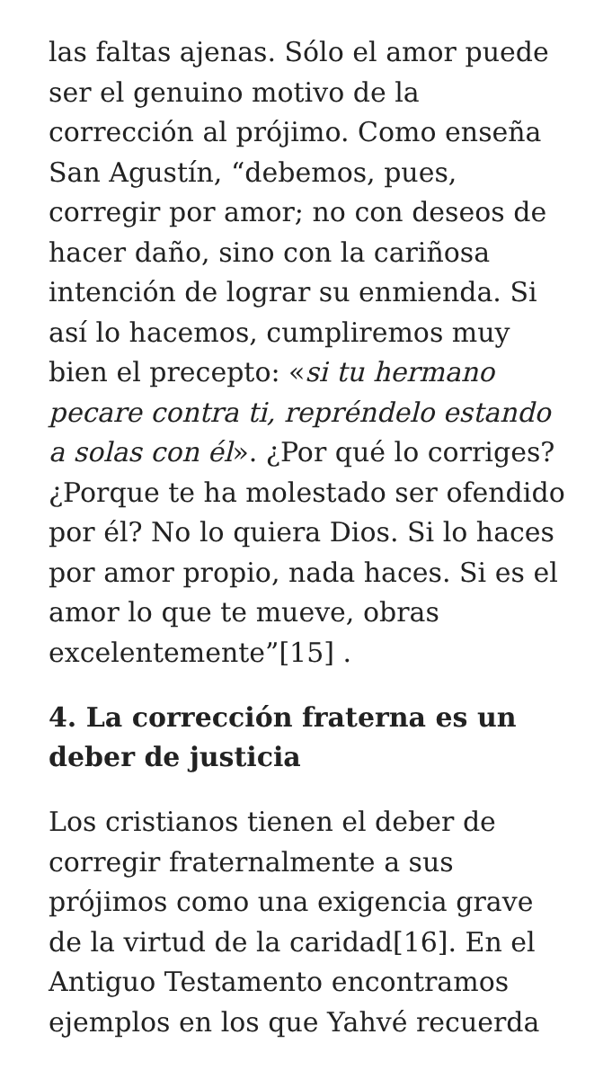las faltas ajenas. Sólo el amor puede ser el genuino motivo de la corrección al prójimo. Como enseña San Agustín, “debemos, pues, corregir por amor; no con deseos de hacer daño, sino con la cariñosa intención de lograr su enmienda. Si así lo hacemos, cumpliremos muy bien el precepto: «si tu hermano pecare contra ti, repréndelo estando a solas con él». ¿Por qué lo corriges? ¿Porque te ha molestado ser ofendido por él? No lo quiera Dios. Si lo haces por amor propio, nada haces. Si es el amor lo que te mueve, obras excelentemente”[15] .
4. La corrección fraterna es un deber de justicia
Los cristianos tienen el deber de corregir fraternalmente a sus prójimos como una exigencia grave de la virtud de la caridad[16]. En el Antiguo Testamento encontramos ejemplos en los que Yahvé recuerda